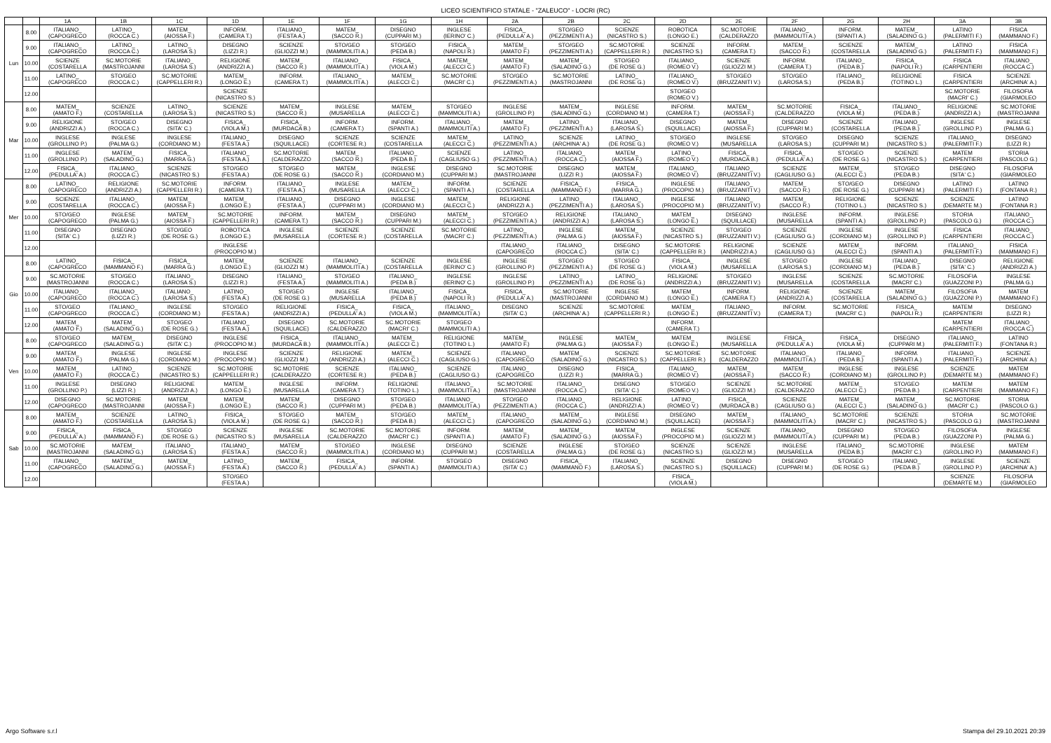LICEO SCIENTIFICO STATALE - "ZALEUCO" - LOCRI (RC)
| | | 1A | 1B | 1C | 1D | 1E | 1F | 1G | 1H | 2A | 2B | 2C | 2D | 2E | 2F | 2G | 2H | 3A | 3B |
| --- | --- | --- | --- | --- | --- | --- | --- | --- | --- | --- | --- | --- | --- | --- | --- | --- | --- | --- | --- |
| Lun | 8.00 | ITALIANO_ (CAPOGRECO | LATINO_ (ROCCA C.) | MATEM_ (AIOSSA F.) | INFORM. (CAMERA T.) | ITALIANO_ (FESTA A.) | MATEM_ (SACCO R.) | DISEGNO (CUPPARI M.) | INGLESE (IERINO' C.) | FISICA_ (PEDULLA' A.) | STO/GEO (PEZZIMENTI A.) | SCIENZE (NICASTRO S.) | ROBOTICA (LONGO E.) | SC.MOTORIE (CALDERAZZO | ITALIANO_ (MAMMOLITI A.) | INFORM. (SPANTI A.) | MATEM_ (SALADINO G.) | LATINO (PALERMITI F.) | FISICA (MAMMANO F.) |
| | 9.00 | ITALIANO_ (CAPOGRECO | LATINO_ (ROCCA C.) | LATINO_ (LAROSA S.) | DISEGNO (LIZZI R.) | SCIENZE (GLIOZZI M.) | STO/GEO (MAMMOLITI A.) | STO/GEO (PEDA B.) | FISICA_ (NAPOLI R.) | MATEM_ (AMATO F.) | STO/GEO (PEZZIMENTI A.) | SC.MOTORIE (CAPPELLERI R.) | SCIENZE (NICASTRO S.) | INFORM. (CAMERA T.) | MATEM_ (SACCO R.) | SCIENZE (COSTARELLA | MATEM_ (SALADINO G.) | LATINO (PALERMITI F.) | FISICA (MAMMANO F.) |
| | 10.00 | SCIENZE (COSTARELLA | SC.MOTORIE (MASTROJANNI | ITALIANO_ (LAROSA S.) | RELIGIONE (ANDRIZZI A.) | MATEM_ (SACCO R.) | ITALIANO_ (MAMMOLITI A.) | FISICA_ (VIOLA M.) | MATEM_ (ALECCI C.) | MATEM_ (AMATO F.) | MATEM_ (SALADINO G.) | STO/GEO (DE ROSE G.) | ITALIANO_ (ROMEO V.) | SCIENZE (GLIOZZI M.) | INFORM. (CAMERA T.) | ITALIANO_ (PEDA B.) | FISICA_ (NAPOLI R.) | FISICA (CARPENTIERI | ITALIANO_ (ROCCA C.) |
| | 11.00 | LATINO_ (CAPOGRECO | STO/GEO (ROCCA C.) | SC.MOTORIE (CAPPELLERI R.) | MATEM_ (LONGO E.) | INFORM. (CAMERA T.) | ITALIANO_ (MAMMOLITI A.) | MATEM_ (ALECCI C.) | SC.MOTORIE (MACRI' C.) | STO/GEO (PEZZIMENTI A.) | SC.MOTORIE (MASTROJANNI | LATINO_ (DE ROSE G.) | ITALIANO_ (ROMEO V.) | STO/GEO (BRUZZANITI V.) | STO/GEO (LAROSA S.) | ITALIANO_ (PEDA B.) | RELIGIONE (TOTINO L.) | FISICA (CARPENTIERI | SCIENZE (ARCHINA' A.) |
| | 12.00 | | | | SCIENZE (NICASTRO S.) | | | | | | | | STO/GEO (ROMEO V.) | | | | | SC.MOTORIE (MACRI' C.) | FILOSOFIA (GIARMOLEO |
| Mar | 8.00 | MATEM_ (AMATO F.) | SCIENZE (COSTARELLA | LATINO_ (LAROSA S.) | SCIENZE (NICASTRO S.) | MATEM_ (SACCO R.) | INGLESE (MUSARELLA | MATEM_ (ALECCI C.) | STO/GEO (MAMMOLITI A.) | INGLESE (GROLLINO P.) | MATEM_ (SALADINO G.) | INGLESE (CORDIANO M.) | INFORM. (CAMERA T.) | MATEM_ (AIOSSA F.) | SC.MOTORIE (CALDERAZZO | FISICA_ (VIOLA M.) | ITALIANO_ (PEDA B.) | RELIGIONE (ANDRIZZI A.) | SC.MOTORIE (MASTROJANNI |
| | 9.00 | RELIGIONE (ANDRIZZI A.) | STO/GEO (ROCCA C.) | DISEGNO (SITA' C.) | FISICA_ (VIOLA M.) | FISICA_ (MURDACA B.) | INFORM. (CAMERA T.) | INFORM. (SPANTI A.) | ITALIANO_ (MAMMOLITI A.) | MATEM_ (AMATO F.) | LATINO_ (PEZZIMENTI A.) | ITALIANO_ (LAROSA S.) | DISEGNO (SQUILLACE) | MATEM_ (AIOSSA F.) | DISEGNO (CUPPARI M.) | SCIENZE (COSTARELLA | ITALIANO_ (PEDA B.) | INGLESE (GROLLINO P.) | INGLESE (PALMA G.) |
| | 10.00 | INGLESE (GROLLINO P.) | INGLESE (PALMA G.) | INGLESE (CORDIANO M.) | ITALIANO_ (FESTA A.) | DISEGNO (SQUILLACE) | SCIENZE (CORTESE R.) | SCIENZE (COSTARELLA | MATEM_ (ALECCI C.) | LATINO_ (PEZZIMENTI A.) | SCIENZE (ARCHINA' A.) | LATINO_ (DE ROSE G.) | STO/GEO (ROMEO V.) | INGLESE (MUSARELLA | STO/GEO (LAROSA S.) | DISEGNO (CUPPARI M.) | SCIENZE (NICASTRO S.) | ITALIANO_ (PALERMITI F.) | DISEGNO (LIZZI R.) |
| | 11.00 | INGLESE (GROLLINO P.) | MATEM_ (SALADINO G.) | FISICA_ (MARRA G.) | ITALIANO_ (FESTA A.) | SC.MOTORIE (CALDERAZZO | MATEM_ (SACCO R.) | ITALIANO_ (PEDA B.) | SCIENZE (CAGLIUSO G.) | LATINO_ (PEZZIMENTI A.) | ITALIANO_ (ROCCA C.) | MATEM_ (AIOSSA F.) | LATINO_ (ROMEO V.) | FISICA_ (MURDACA B.) | FISICA_ (PEDULLA' A.) | STO/GEO (DE ROSE G.) | SCIENZE (NICASTRO S.) | MATEM (CARPENTIERI | STORIA (PASCOLO G.) |
| | 12.00 | FISICA_ (PEDULLA' A.) | ITALIANO_ (ROCCA C.) | SCIENZE (NICASTRO S.) | STO/GEO (FESTA A.) | STO/GEO (DE ROSE G.) | MATEM_ (SACCO R.) | INGLESE (CORDIANO M.) | DISEGNO (CUPPARI M.) | SC.MOTORIE (MASTROJANNI | DISEGNO (LIZZI R.) | MATEM_ (AIOSSA F.) | ITALIANO_ (ROMEO V.) | ITALIANO_ (BRUZZANITI V.) | SCIENZE (CAGLIUSO G.) | MATEM_ (ALECCI C.) | STO/GEO (PEDA B.) | DISEGNO (SITA' C.) | FILOSOFIA (GIARMOLEO |
| Mer | 8.00 | LATINO_ (CAPOGRECO | RELIGIONE (ANDRIZZI A.) | SC.MOTORIE (CAPPELLERI R.) | INFORM. (CAMERA T.) | ITALIANO_ (FESTA A.) | INGLESE (MUSARELLA | MATEM_ (ALECCI C.) | INFORM. (SPANTI A.) | SCIENZE (COSTARELLA | FISICA_ (MAMMANO F.) | FISICA_ (MARRA G.) | INGLESE (PROCOPIO M.) | ITALIANO_ (BRUZZANITI V.) | MATEM_ (SACCO R.) | STO/GEO (DE ROSE G.) | DISEGNO (CUPPARI M.) | LATINO (PALERMITI F.) | LATINO (FONTANA R.) |
| | 9.00 | SCIENZE (COSTARELLA | ITALIANO_ (ROCCA C.) | MATEM_ (AIOSSA F.) | MATEM_ (LONGO E.) | ITALIANO_ (FESTA A.) | DISEGNO (CUPPARI M.) | INGLESE (CORDIANO M.) | MATEM_ (ALECCI C.) | RELIGIONE (ANDRIZZI A.) | LATINO_ (PEZZIMENTI A.) | ITALIANO_ (LAROSA S.) | INGLESE (PROCOPIO M.) | ITALIANO_ (BRUZZANITI V.) | MATEM_ (SACCO R.) | RELIGIONE (TOTINO L.) | SCIENZE (NICASTRO S.) | SCIENZE (DEMARTE M.) | LATINO (FONTANA R.) |
| | 10.00 | STO/GEO (CAPOGRECO | INGLESE (PALMA G.) | MATEM_ (AIOSSA F.) | SC.MOTORIE (CAPPELLERI R.) | INFORM. (CAMERA T.) | MATEM_ (SACCO R.) | DISEGNO (CUPPARI M.) | MATEM_ (ALECCI C.) | STO/GEO (PEZZIMENTI A.) | RELIGIONE (ANDRIZZI A.) | ITALIANO_ (LAROSA S.) | MATEM_ (LONGO E.) | DISEGNO (SQUILLACE) | INGLESE (MUSARELLA | INFORM. (SPANTI A.) | INGLESE (GROLLINO P.) | STORIA (PASCOLO G.) | ITALIANO_ (ROCCA C.) |
| | 11.00 | DISEGNO (SITA' C.) | DISEGNO (LIZZI R.) | STO/GEO (DE ROSE G.) | ROBOTICA (LONGO E.) | INGLESE (MUSARELLA | SCIENZE (CORTESE R.) | SCIENZE (COSTARELLA | SC.MOTORIE (MACRI' C.) | LATINO_ (PEZZIMENTI A.) | INGLESE (PALMA G.) | MATEM_ (AIOSSA F.) | SCIENZE (NICASTRO S.) | STO/GEO (BRUZZANITI V.) | SCIENZE (CAGLIUSO G.) | INGLESE (CORDIANO M.) | INGLESE (GROLLINO P.) | FISICA (CARPENTIERI | ITALIANO_ (ROCCA C.) |
| | 12.00 | | | | INGLESE (PROCOPIO M.) | | | | | ITALIANO_ (CAPOGRECO | ITALIANO_ (ROCCA C.) | DISEGNO (SITA' C.) | SC.MOTORIE (CAPPELLERI R.) | RELIGIONE (ANDRIZZI A.) | SCIENZE (CAGLIUSO G.) | MATEM_ (ALECCI C.) | INFORM. (SPANTI A.) | ITALIANO_ (PALERMITI F.) | FISICA (MAMMANO F.) |
| Gio | 8.00 | LATINO_ (CAPOGRECO | FISICA_ (MAMMANO F.) | FISICA_ (MARRA G.) | MATEM_ (LONGO E.) | SCIENZE (GLIOZZI M.) | ITALIANO_ (MAMMOLITI A.) | SCIENZE (COSTARELLA | INGLESE (IERINO' C.) | INGLESE (GROLLINO P.) | STO/GEO (PEZZIMENTI A.) | STO/GEO (DE ROSE G.) | FISICA_ (VIOLA M.) | INGLESE (MUSARELLA | STO/GEO (LAROSA S.) | INGLESE (CORDIANO M.) | ITALIANO_ (PEDA B.) | DISEGNO (SITA' C.) | RELIGIONE (ANDRIZZI A.) |
| | 9.00 | SC.MOTORIE (MASTROJANNI | STO/GEO (ROCCA C.) | ITALIANO_ (LAROSA S.) | DISEGNO (LIZZI R.) | ITALIANO_ (FESTA A.) | STO/GEO (MAMMOLITI A.) | ITALIANO_ (PEDA B.) | INGLESE (IERINO' C.) | INGLESE (GROLLINO P.) | LATINO_ (PEZZIMENTI A.) | LATINO_ (DE ROSE G.) | RELIGIONE (ANDRIZZI A.) | STO/GEO (BRUZZANITI V.) | INGLESE (MUSARELLA | SCIENZE (COSTARELLA | SC.MOTORIE (MACRI' C.) | FILOSOFIA (GUAZZONI P.) | INGLESE (PALMA G.) |
| | 10.00 | ITALIANO_ (CAPOGRECO | ITALIANO_ (ROCCA C.) | ITALIANO_ (LAROSA S.) | LATINO_ (FESTA A.) | STO/GEO (DE ROSE G.) | INGLESE (MUSARELLA | ITALIANO_ (PEDA B.) | FISICA_ (NAPOLI R.) | FISICA_ (PEDULLA' A.) | SC.MOTORIE (MASTROJANNI | INGLESE (CORDIANO M.) | MATEM_ (LONGO E.) | INFORM. (CAMERA T.) | RELIGIONE (ANDRIZZI A.) | SCIENZE (COSTARELLA | MATEM_ (SALADINO G.) | FILOSOFIA (GUAZZONI P.) | MATEM (MAMMANO F.) |
| | 11.00 | STO/GEO (CAPOGRECO | ITALIANO_ (ROCCA C.) | INGLESE (CORDIANO M.) | STO/GEO (FESTA A.) | RELIGIONE (ANDRIZZI A.) | FISICA_ (PEDULLA' A.) | FISICA_ (VIOLA M.) | ITALIANO_ (MAMMOLITI A.) | DISEGNO (SITA' C.) | SCIENZE (ARCHINA' A.) | SC.MOTORIE (CAPPELLERI R.) | MATEM_ (LONGO E.) | ITALIANO_ (BRUZZANITI V.) | INFORM. (CAMERA T.) | SC.MOTORIE (MACRI' C.) | FISICA_ (NAPOLI R.) | MATEM (CARPENTIERI | DISEGNO (LIZZI R.) |
| | 12.00 | MATEM_ (AMATO F.) | MATEM_ (SALADINO G.) | STO/GEO (DE ROSE G.) | ITALIANO_ (FESTA A.) | DISEGNO (SQUILLACE) | SC.MOTORIE (CALDERAZZO | SC.MOTORIE (MACRI' C.) | STO/GEO (MAMMOLITI A.) | | | | INFORM. (CAMERA T.) | | | | | MATEM (CARPENTIERI | ITALIANO_ (ROCCA C.) |
| Ven | 8.00 | STO/GEO (CAPOGRECO | MATEM_ (SALADINO G.) | DISEGNO (SITA' C.) | INGLESE (PROCOPIO M.) | FISICA_ (MURDACA B.) | ITALIANO_ (MAMMOLITI A.) | MATEM_ (ALECCI C.) | RELIGIONE (TOTINO L.) | MATEM_ (AMATO F.) | INGLESE (PALMA G.) | MATEM_ (AIOSSA F.) | MATEM_ (LONGO E.) | INGLESE (MUSARELLA | FISICA_ (PEDULLA' A.) | FISICA_ (VIOLA M.) | DISEGNO (CUPPARI M.) | ITALIANO_ (PALERMITI F.) | LATINO (FONTANA R.) |
| | 9.00 | MATEM_ (AMATO F.) | INGLESE (PALMA G.) | INGLESE (CORDIANO M.) | INGLESE (PROCOPIO M.) | SCIENZE (GLIOZZI M.) | RELIGIONE (ANDRIZZI A.) | MATEM_ (ALECCI C.) | SCIENZE (CAGLIUSO G.) | ITALIANO_ (CAPOGRECO | MATEM_ (SALADINO G.) | SCIENZE (NICASTRO S.) | SC.MOTORIE (CAPPELLERI R.) | SC.MOTORIE (CALDERAZZO | ITALIANO_ (MAMMOLITI A.) | ITALIANO_ (PEDA B.) | INFORM. (SPANTI A.) | ITALIANO_ (PALERMITI F.) | SCIENZE (ARCHINA' A.) |
| | 10.00 | MATEM_ (AMATO F.) | LATINO_ (ROCCA C.) | SCIENZE (NICASTRO S.) | SC.MOTORIE (CAPPELLERI R.) | SC.MOTORIE (CALDERAZZO | SCIENZE (CORTESE R.) | ITALIANO_ (PEDA B.) | SCIENZE (CAGLIUSO G.) | ITALIANO_ (CAPOGRECO | DISEGNO (LIZZI R.) | FISICA_ (MARRA G.) | ITALIANO_ (ROMEO V.) | MATEM_ (AIOSSA F.) | MATEM_ (SACCO R.) | INGLESE (CORDIANO M.) | INGLESE (GROLLINO P.) | SCIENZE (DEMARTE M.) | MATEM (MAMMANO F.) |
| | 11.00 | INGLESE (GROLLINO P.) | DISEGNO (LIZZI R.) | RELIGIONE (ANDRIZZI A.) | MATEM_ (LONGO E.) | INGLESE (MUSARELLA | INFORM. (CAMERA T.) | RELIGIONE (TOTINO L.) | ITALIANO_ (MAMMOLITI A.) | SC.MOTORIE (MASTROJANNI | ITALIANO_ (ROCCA C.) | DISEGNO (SITA' C.) | STO/GEO (ROMEO V.) | SCIENZE (GLIOZZI M.) | SC.MOTORIE (CALDERAZZO | MATEM_ (ALECCI C.) | STO/GEO (PEDA B.) | MATEM (CARPENTIERI | MATEM (MAMMANO F.) |
| | 12.00 | DISEGNO (CAPOGRECO | SC.MOTORIE (MASTROJANNI | MATEM_ (AIOSSA F.) | MATEM_ (LONGO E.) | MATEM_ (SACCO R.) | DISEGNO (CUPPARI M.) | STO/GEO (PEDA B.) | ITALIANO_ (MAMMOLITI A.) | STO/GEO (PEZZIMENTI A.) | ITALIANO_ (ROCCA C.) | RELIGIONE (ANDRIZZI A.) | LATINO_ (ROMEO V.) | FISICA_ (MURDACA B.) | SCIENZE (CAGLIUSO G.) | MATEM_ (ALECCI C.) | MATEM_ (SALADINO G.) | SC.MOTORIE (MACRI' C.) | STORIA (PASCOLO G.) |
| Sab | 8.00 | MATEM_ (AMATO F.) | SCIENZE (COSTARELLA | LATINO_ (LAROSA S.) | FISICA_ (VIOLA M.) | STO/GEO (DE ROSE G.) | MATEM_ (SACCO R.) | STO/GEO (PEDA B.) | MATEM_ (ALECCI C.) | ITALIANO_ (CAPOGRECO | MATEM_ (SALADINO G.) | INGLESE (CORDIANO M.) | DISEGNO (SQUILLACE) | MATEM_ (AIOSSA F.) | ITALIANO_ (MAMMOLITI A.) | SC.MOTORIE (MACRI' C.) | SCIENZE (NICASTRO S.) | STORIA (PASCOLO G.) | SC.MOTORIE (MASTROJANNI |
| | 9.00 | FISICA_ (PEDULLA' A.) | FISICA_ (MAMMANO F.) | STO/GEO (DE ROSE G.) | SCIENZE (NICASTRO S.) | INGLESE (MUSARELLA | SC.MOTORIE (CALDERAZZO | SC.MOTORIE (MACRI' C.) | INFORM. (SPANTI A.) | MATEM_ (AMATO F.) | MATEM_ (SALADINO G.) | MATEM_ (AIOSSA F.) | INGLESE (PROCOPIO M.) | SCIENZE (GLIOZZI M.) | ITALIANO_ (MAMMOLITI A.) | DISEGNO (CUPPARI M.) | STO/GEO (PEDA B.) | FILOSOFIA (GUAZZONI P.) | INGLESE (PALMA G.) |
| | 10.00 | SC.MOTORIE (MASTROJANNI | MATEM_ (SALADINO G.) | ITALIANO_ (LAROSA S.) | ITALIANO_ (FESTA A.) | MATEM_ (SACCO R.) | STO/GEO (MAMMOLITI A.) | INGLESE (CORDIANO M.) | DISEGNO (CUPPARI M.) | SCIENZE (COSTARELLA | INGLESE (PALMA G.) | STO/GEO (DE ROSE G.) | SCIENZE (NICASTRO S.) | SCIENZE (GLIOZZI M.) | INGLESE (MUSARELLA | ITALIANO_ (PEDA B.) | SC.MOTORIE (MACRI' C.) | INGLESE (GROLLINO P.) | MATEM (MAMMANO F.) |
| | 11.00 | ITALIANO_ (CAPOGRECO | MATEM_ (SALADINO G.) | MATEM_ (AIOSSA F.) | LATINO_ (FESTA A.) | MATEM_ (SACCO R.) | FISICA_ (PEDULLA' A.) | INFORM. (SPANTI A.) | STO/GEO (MAMMOLITI A.) | DISEGNO (SITA' C.) | FISICA_ (MAMMANO F.) | ITALIANO_ (LAROSA S.) | SCIENZE (NICASTRO S.) | DISEGNO (SQUILLACE) | DISEGNO (CUPPARI M.) | STO/GEO (DE ROSE G.) | ITALIANO_ (PEDA B.) | INGLESE (GROLLINO P.) | SCIENZE (ARCHINA' A.) |
| | 12.00 | | | | STO/GEO (FESTA A.) | | | | | | | | FISICA_ (VIOLA M.) | | | | | SCIENZE (DEMARTE M.) | FILOSOFIA (GIARMOLEO |
Argo Software s.r.l Stampa del 29.10.2021 20:39